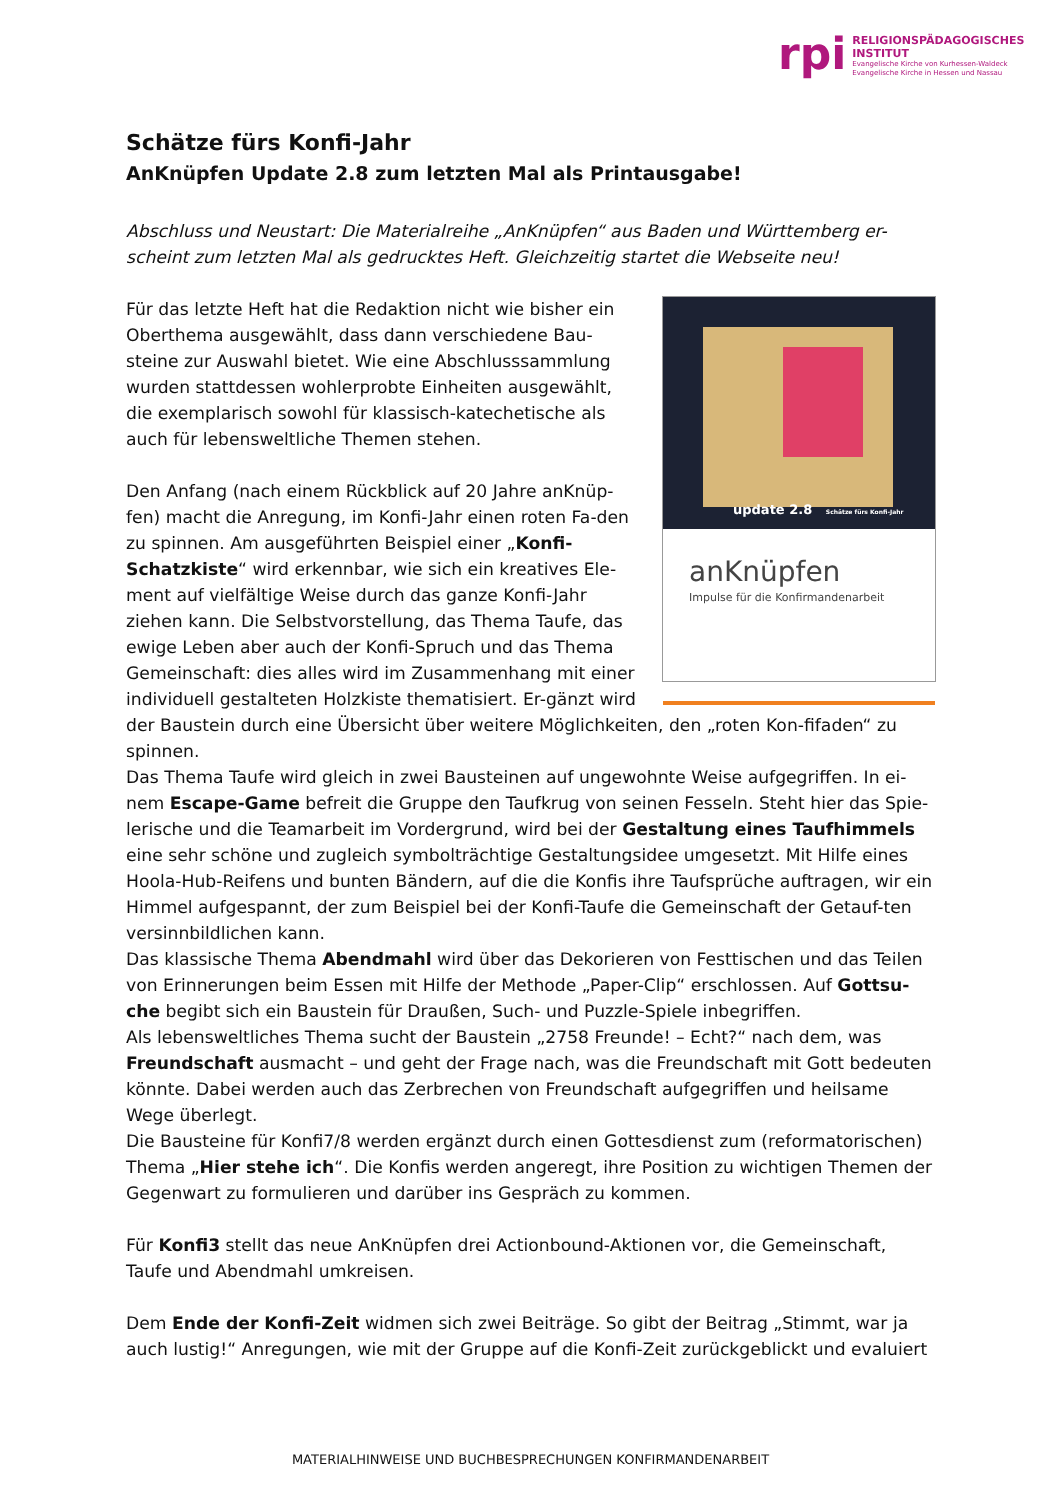rpi
RELIGIONSPÄDAGOGISCHES
INSTITUT
Evangelische Kirche von Kurhessen-Waldeck
Evangelische Kirche in Hessen und Nassau
Schätze fürs Konfi-Jahr
AnKnüpfen Update 2.8 zum letzten Mal als Printausgabe!
Abschluss und Neustart: Die Materialreihe „AnKnüpfen“ aus Baden und Württemberg er-scheint zum letzten Mal als gedrucktes Heft. Gleichzeitig startet die Webseite neu!
update 2.8 Schätze fürs Konfi-Jahr
anKnüpfen
Impulse für die Konfirmandenarbeit
Für das letzte Heft hat die Redaktion nicht wie bisher ein Oberthema ausgewählt, dass dann verschiedene Bau-steine zur Auswahl bietet. Wie eine Abschlusssammlung wurden stattdessen wohlerprobte Einheiten ausgewählt, die exemplarisch sowohl für klassisch-katechetische als auch für lebensweltliche Themen stehen.
Den Anfang (nach einem Rückblick auf 20 Jahre anKnüp-fen) macht die Anregung, im Konfi-Jahr einen roten Fa-den zu spinnen. Am ausgeführten Beispiel einer „Konfi-Schatzkiste“ wird erkennbar, wie sich ein kreatives Ele-ment auf vielfältige Weise durch das ganze Konfi-Jahr ziehen kann. Die Selbstvorstellung, das Thema Taufe, das ewige Leben aber auch der Konfi-Spruch und das Thema Gemeinschaft: dies alles wird im Zusammenhang mit einer individuell gestalteten Holzkiste thematisiert. Er-gänzt wird der Baustein durch eine Übersicht über weitere Möglichkeiten, den „roten Kon-fifaden“ zu spinnen.
Das Thema Taufe wird gleich in zwei Bausteinen auf ungewohnte Weise aufgegriffen. In ei-nem Escape-Game befreit die Gruppe den Taufkrug von seinen Fesseln. Steht hier das Spie-lerische und die Teamarbeit im Vordergrund, wird bei der Gestaltung eines Taufhimmels eine sehr schöne und zugleich symbolträchtige Gestaltungsidee umgesetzt. Mit Hilfe eines Hoola-Hub-Reifens und bunten Bändern, auf die die Konfis ihre Taufsprüche auftragen, wir ein Himmel aufgespannt, der zum Beispiel bei der Konfi-Taufe die Gemeinschaft der Getauf-ten versinnbildlichen kann.
Das klassische Thema Abendmahl wird über das Dekorieren von Festtischen und das Teilen von Erinnerungen beim Essen mit Hilfe der Methode „Paper-Clip“ erschlossen. Auf Gottsu-che begibt sich ein Baustein für Draußen, Such- und Puzzle-Spiele inbegriffen.
Als lebensweltliches Thema sucht der Baustein „2758 Freunde! – Echt?“ nach dem, was Freundschaft ausmacht – und geht der Frage nach, was die Freundschaft mit Gott bedeuten könnte. Dabei werden auch das Zerbrechen von Freundschaft aufgegriffen und heilsame Wege überlegt.
Die Bausteine für Konfi7/8 werden ergänzt durch einen Gottesdienst zum (reformatorischen) Thema „Hier stehe ich“. Die Konfis werden angeregt, ihre Position zu wichtigen Themen der Gegenwart zu formulieren und darüber ins Gespräch zu kommen.
Für Konfi3 stellt das neue AnKnüpfen drei Actionbound-Aktionen vor, die Gemeinschaft, Taufe und Abendmahl umkreisen.
Dem Ende der Konfi-Zeit widmen sich zwei Beiträge. So gibt der Beitrag „Stimmt, war ja auch lustig!“ Anregungen, wie mit der Gruppe auf die Konfi-Zeit zurückgeblickt und evaluiert
MATERIALHINWEISE UND BUCHBESPRECHUNGEN KONFIRMANDENARBEIT